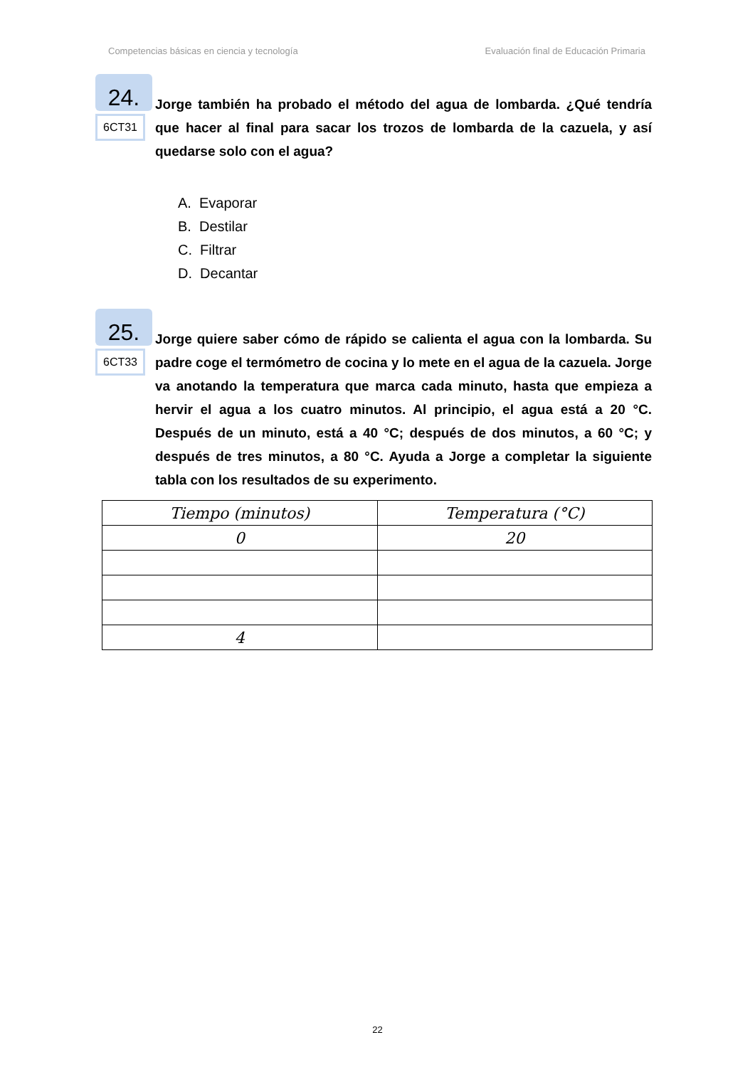Competencias básicas en ciencia y tecnología Evaluación final de Educación Primaria
24.
6CT31
Jorge también ha probado el método del agua de lombarda. ¿Qué tendría que hacer al final para sacar los trozos de lombarda de la cazuela, y así quedarse solo con el agua?
A. Evaporar
B. Destilar
C. Filtrar
D. Decantar
25.
6CT33
Jorge quiere saber cómo de rápido se calienta el agua con la lombarda. Su padre coge el termómetro de cocina y lo mete en el agua de la cazuela. Jorge va anotando la temperatura que marca cada minuto, hasta que empieza a hervir el agua a los cuatro minutos. Al principio, el agua está a 20 °C. Después de un minuto, está a 40 °C; después de dos minutos, a 60 °C; y después de tres minutos, a 80 °C. Ayuda a Jorge a completar la siguiente tabla con los resultados de su experimento.
| Tiempo (minutos) | Temperatura (°C) |
| --- | --- |
| 0 | 20 |
| 4 | |
22